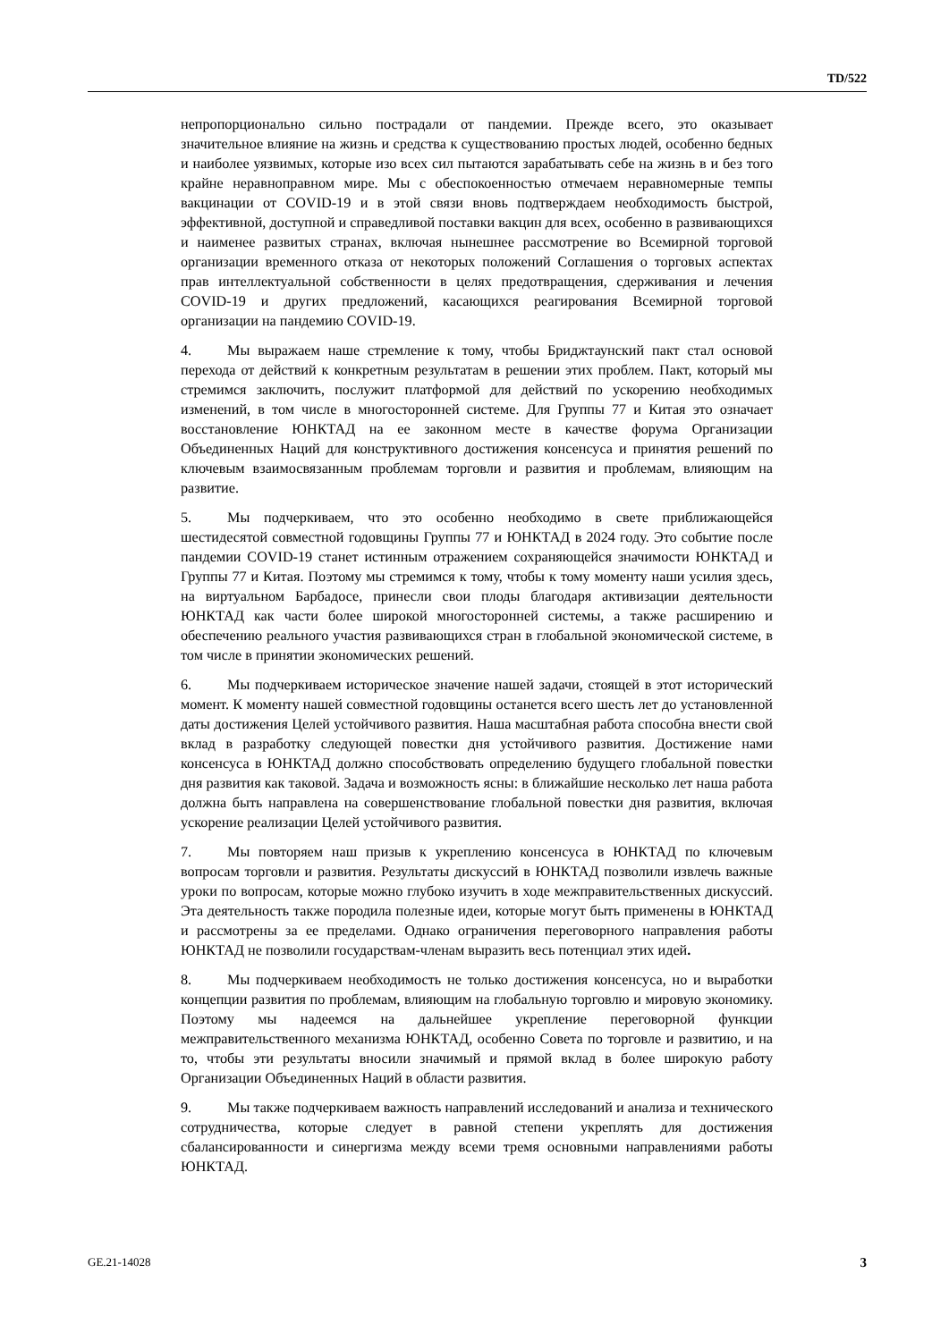TD/522
непропорционально сильно пострадали от пандемии. Прежде всего, это оказывает значительное влияние на жизнь и средства к существованию простых людей, особенно бедных и наиболее уязвимых, которые изо всех сил пытаются зарабатывать себе на жизнь в и без того крайне неравноправном мире. Мы с обеспокоенностью отмечаем неравномерные темпы вакцинации от COVID-19 и в этой связи вновь подтверждаем необходимость быстрой, эффективной, доступной и справедливой поставки вакцин для всех, особенно в развивающихся и наименее развитых странах, включая нынешнее рассмотрение во Всемирной торговой организации временного отказа от некоторых положений Соглашения о торговых аспектах прав интеллектуальной собственности в целях предотвращения, сдерживания и лечения COVID-19 и других предложений, касающихся реагирования Всемирной торговой организации на пандемию COVID-19.
4. Мы выражаем наше стремление к тому, чтобы Бриджтаунский пакт стал основой перехода от действий к конкретным результатам в решении этих проблем. Пакт, который мы стремимся заключить, послужит платформой для действий по ускорению необходимых изменений, в том числе в многосторонней системе. Для Группы 77 и Китая это означает восстановление ЮНКТАД на ее законном месте в качестве форума Организации Объединенных Наций для конструктивного достижения консенсуса и принятия решений по ключевым взаимосвязанным проблемам торговли и развития и проблемам, влияющим на развитие.
5. Мы подчеркиваем, что это особенно необходимо в свете приближающейся шестидесятой совместной годовщины Группы 77 и ЮНКТАД в 2024 году. Это событие после пандемии COVID-19 станет истинным отражением сохраняющейся значимости ЮНКТАД и Группы 77 и Китая. Поэтому мы стремимся к тому, чтобы к тому моменту наши усилия здесь, на виртуальном Барбадосе, принесли свои плоды благодаря активизации деятельности ЮНКТАД как части более широкой многосторонней системы, а также расширению и обеспечению реального участия развивающихся стран в глобальной экономической системе, в том числе в принятии экономических решений.
6. Мы подчеркиваем историческое значение нашей задачи, стоящей в этот исторический момент. К моменту нашей совместной годовщины останется всего шесть лет до установленной даты достижения Целей устойчивого развития. Наша масштабная работа способна внести свой вклад в разработку следующей повестки дня устойчивого развития. Достижение нами консенсуса в ЮНКТАД должно способствовать определению будущего глобальной повестки дня развития как таковой. Задача и возможность ясны: в ближайшие несколько лет наша работа должна быть направлена на совершенствование глобальной повестки дня развития, включая ускорение реализации Целей устойчивого развития.
7. Мы повторяем наш призыв к укреплению консенсуса в ЮНКТАД по ключевым вопросам торговли и развития. Результаты дискуссий в ЮНКТАД позволили извлечь важные уроки по вопросам, которые можно глубоко изучить в ходе межправительственных дискуссий. Эта деятельность также породила полезные идеи, которые могут быть применены в ЮНКТАД и рассмотрены за ее пределами. Однако ограничения переговорного направления работы ЮНКТАД не позволили государствам-членам выразить весь потенциал этих идей.
8. Мы подчеркиваем необходимость не только достижения консенсуса, но и выработки концепции развития по проблемам, влияющим на глобальную торговлю и мировую экономику. Поэтому мы надеемся на дальнейшее укрепление переговорной функции межправительственного механизма ЮНКТАД, особенно Совета по торговле и развитию, и на то, чтобы эти результаты вносили значимый и прямой вклад в более широкую работу Организации Объединенных Наций в области развития.
9. Мы также подчеркиваем важность направлений исследований и анализа и технического сотрудничества, которые следует в равной степени укреплять для достижения сбалансированности и синергизма между всеми тремя основными направлениями работы ЮНКТАД.
GE.21-14028 3